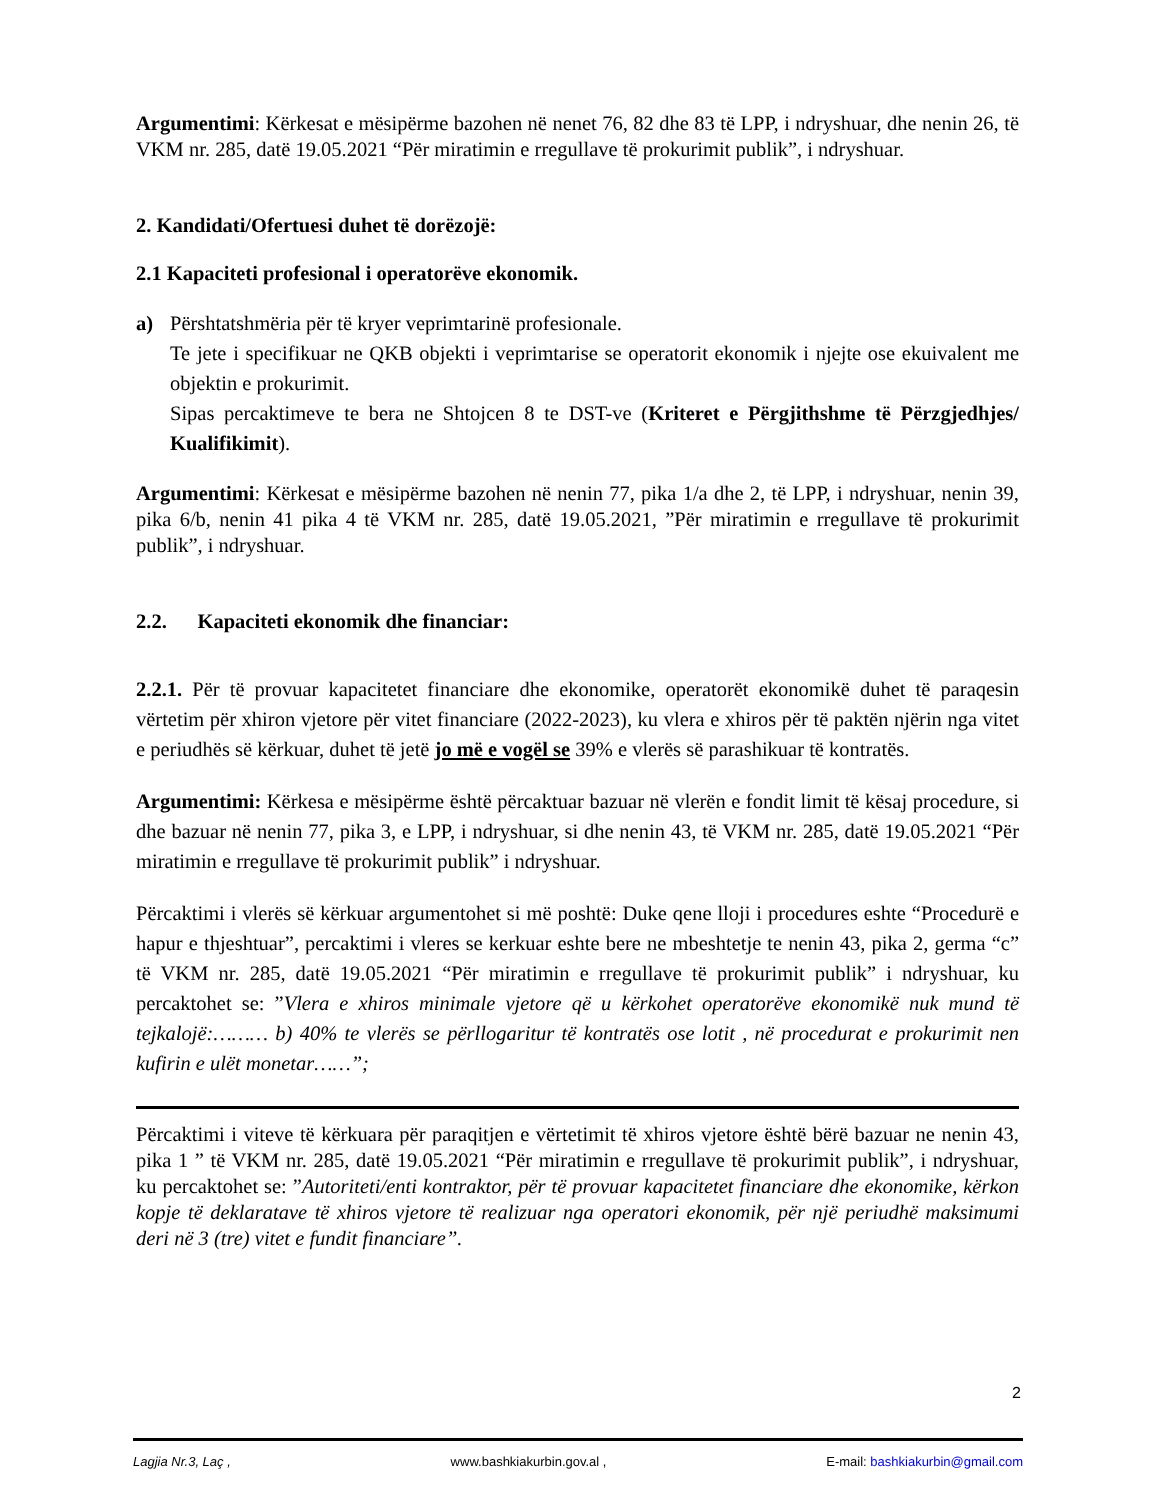Argumentimi: Kërkesat e mësipërme bazohen në nenet 76, 82 dhe 83 të LPP, i ndryshuar, dhe nenin 26, të VKM nr. 285, datë 19.05.2021 “Për miratimin e rregullave të prokurimit publik”, i ndryshuar.
2. Kandidati/Ofertuesi duhet të dorëzojë:
2.1 Kapaciteti profesional i operatorëve ekonomik.
a) Përshtatshmëria për të kryer veprimtarinë profesionale.
Te jete i specifikuar ne QKB objekti i veprimtarise se operatorit ekonomik i njejte ose ekuivalent me objektin e prokurimit.
Sipas percaktimeve te bera ne Shtojcen 8 te DST-ve (Kriteret e Përgjithshme të Përzgjedhjes/ Kualifikimit).
Argumentimi: Kërkesat e mësipërme bazohen në nenin 77, pika 1/a dhe 2, të LPP, i ndryshuar, nenin 39, pika 6/b, nenin 41 pika 4 të VKM nr. 285, datë 19.05.2021, ”Për miratimin e rregullave të prokurimit publik”, i ndryshuar.
2.2. Kapaciteti ekonomik dhe financiar:
2.2.1. Për të provuar kapacitetet financiare dhe ekonomike, operatorët ekonomikë duhet të paraqesin vërtetim për xhiron vjetore për vitet financiare (2022-2023), ku vlera e xhiros për të paktën njërin nga vitet e periudhës së kërkuar, duhet të jetë jo më e vogël se 39% e vlerës së parashikuar të kontratës.
Argumentimi: Kërkesa e mësipërme është përcaktuar bazuar në vlerën e fondit limit të kësaj procedure, si dhe bazuar në nenin 77, pika 3, e LPP, i ndryshuar, si dhe nenin 43, të VKM nr. 285, datë 19.05.2021 “Për miratimin e rregullave të prokurimit publik” i ndryshuar.
Përcaktimi i vlerës së kërkuar argumentohet si më poshtë: Duke qene lloji i procedures eshte “Procedurë e hapur e thjeshtuar”, percaktimi i vleres se kerkuar eshte bere ne mbeshtetje te nenin 43, pika 2, germa “c” të VKM nr. 285, datë 19.05.2021 “Për miratimin e rregullave të prokurimit publik” i ndryshuar, ku percaktohet se: ”Vlera e xhiros minimale vjetore që u kërkohet operatorëve ekonomikë nuk mund të tejkalojë:……… b) 40% te vlerës se përllogaritur të kontratës ose lotit , në procedurat e prokurimit nen kufirin e ulët monetar……”;
Përcaktimi i viteve të kërkuara për paraqitjen e vërtetimit të xhiros vjetore është bërë bazuar ne nenin 43, pika 1 ” të VKM nr. 285, datë 19.05.2021 “Për miratimin e rregullave të prokurimit publik”, i ndryshuar, ku percaktohet se: ”Autoriteti/enti kontraktor, për të provuar kapacitetet financiare dhe ekonomike, kërkon kopje të deklaratave të xhiros vjetore të realizuar nga operatori ekonomik, për një periudhë maksimumi deri në 3 (tre) vitet e fundit financiare”.
2
Lagjia Nr.3, Laç , www.bashkiakurbin.gov.al , E-mail: bashkiakurbin@gmail.com